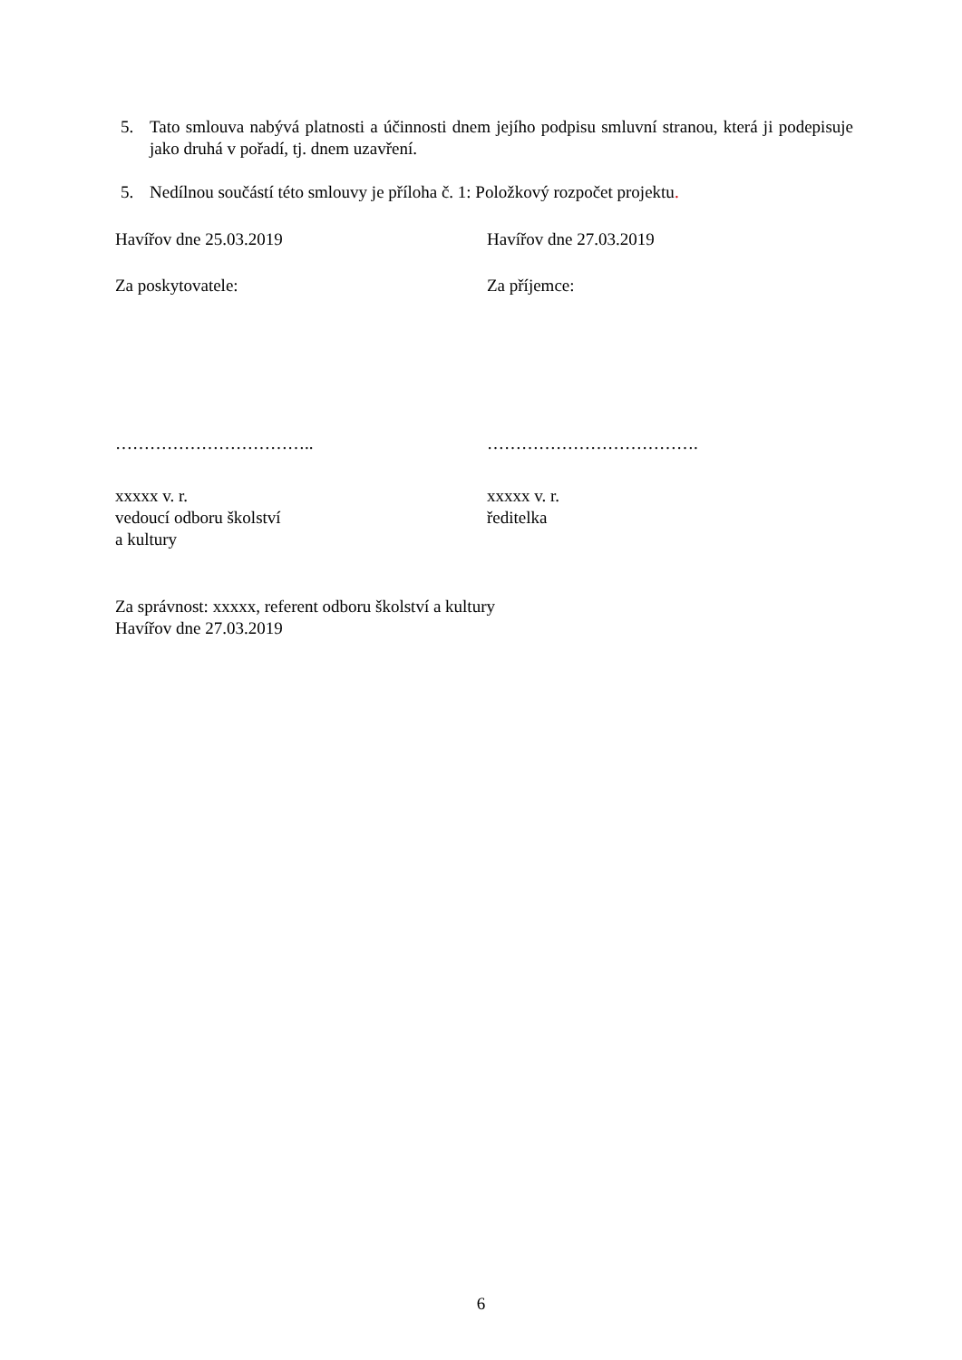5. Tato smlouva nabývá platnosti a účinnosti dnem jejího podpisu smluvní stranou, která ji podepisuje jako druhá v pořadí, tj. dnem uzavření.
5. Nedílnou součástí této smlouvy je příloha č. 1: Položkový rozpočet projektu.
Havířov dne 25.03.2019 Havířov dne 27.03.2019
Za poskytovatele: Za příjemce:
…………………………….. ……………………………….
xxxxx v. r.
vedoucí odboru školství
a kultury
xxxxx v. r.
ředitelka
Za správnost: xxxxx, referent odboru školství a kultury
Havířov dne 27.03.2019
6